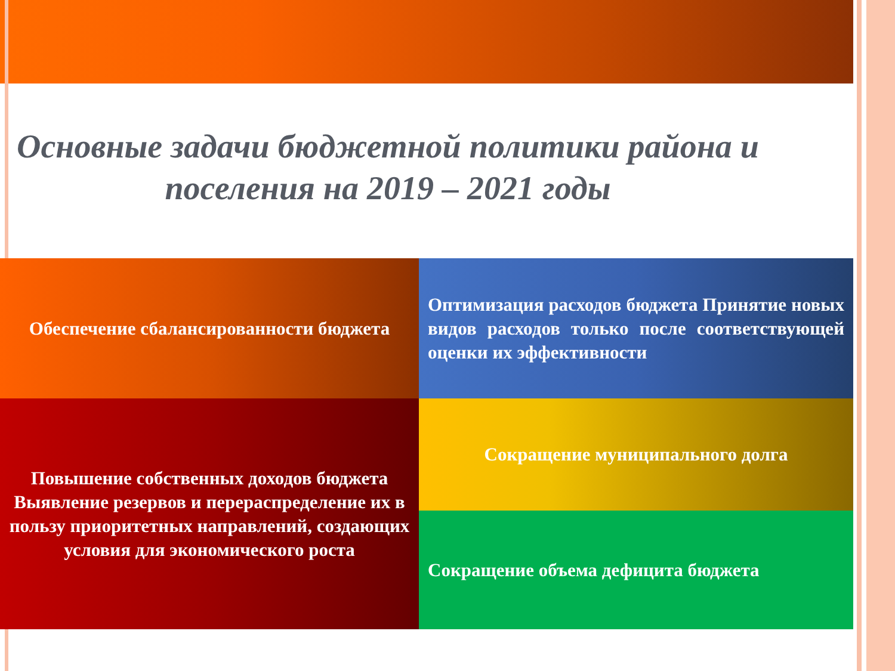Основные задачи бюджетной политики района и поселения на 2019 – 2021 годы
Обеспечение сбалансированности бюджета
Оптимизация расходов бюджета Принятие новых видов расходов только после соответствующей оценки их эффективности
Повышение собственных доходов бюджета Выявление резервов и перераспределение их в пользу приоритетных направлений, создающих условия для экономического роста
Сокращение муниципального долга
Сокращение объема дефицита бюджета